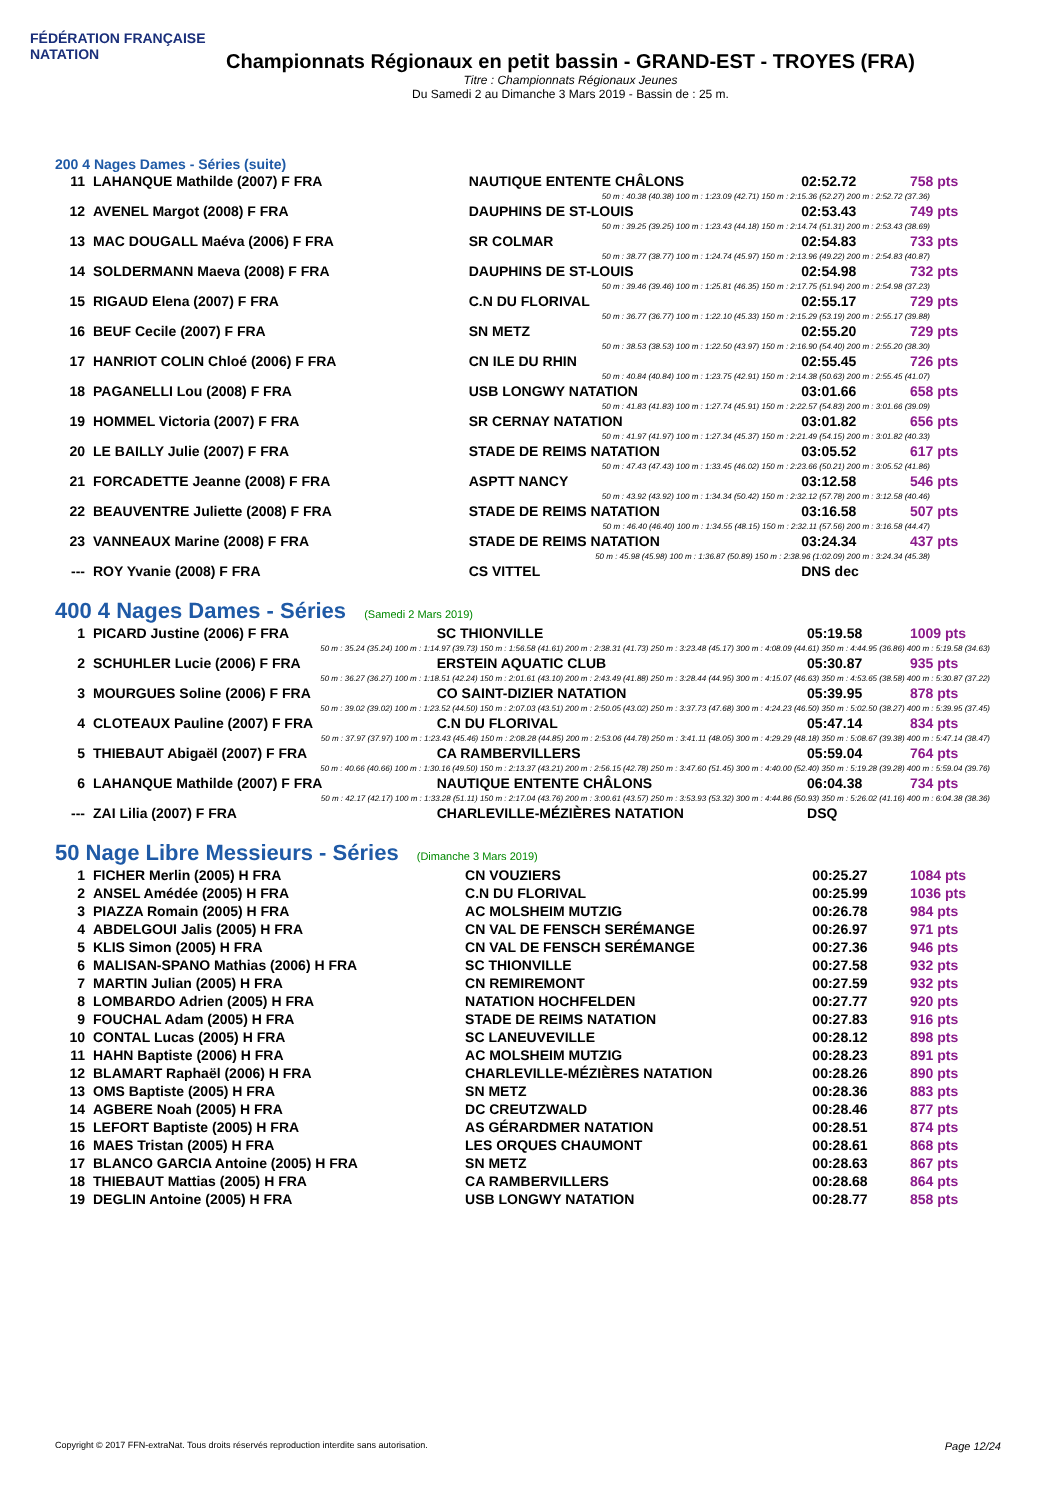FÉDÉRATION FRANÇAISE
NATATION
Championnats Régionaux en petit bassin - GRAND-EST - TROYES (FRA)
Titre : Championnats Régionaux Jeunes
Du Samedi 2 au Dimanche 3 Mars 2019 - Bassin de : 25 m.
200 4 Nages Dames - Séries (suite)
| 11 | LAHANQUE Mathilde (2007) F FRA | NAUTIQUE ENTENTE CHÂLONS | 02:52.72 | 758 pts |
| 50 m : 40.38 (40.38) 100 m : 1:23.09 (42.71) 150 m : 2:15.36 (52.27) 200 m : 2:52.72 (37.36) | | | | |
| 12 | AVENEL Margot (2008) F FRA | DAUPHINS DE ST-LOUIS | 02:53.43 | 749 pts |
| 50 m : 39.25 (39.25) 100 m : 1:23.43 (44.18) 150 m : 2:14.74 (51.31) 200 m : 2:53.43 (38.69) | | | | |
| 13 | MAC DOUGALL Maéva (2006) F FRA | SR COLMAR | 02:54.83 | 733 pts |
| 50 m : 38.77 (38.77) 100 m : 1:24.74 (45.97) 150 m : 2:13.96 (49.22) 200 m : 2:54.83 (40.87) | | | | |
| 14 | SOLDERMANN Maeva (2008) F FRA | DAUPHINS DE ST-LOUIS | 02:54.98 | 732 pts |
| 50 m : 39.46 (39.46) 100 m : 1:25.81 (46.35) 150 m : 2:17.75 (51.94) 200 m : 2:54.98 (37.23) | | | | |
| 15 | RIGAUD Elena (2007) F FRA | C.N DU FLORIVAL | 02:55.17 | 729 pts |
| 50 m : 36.77 (36.77) 100 m : 1:22.10 (45.33) 150 m : 2:15.29 (53.19) 200 m : 2:55.17 (39.88) | | | | |
| 16 | BEUF Cecile (2007) F FRA | SN METZ | 02:55.20 | 729 pts |
| 50 m : 38.53 (38.53) 100 m : 1:22.50 (43.97) 150 m : 2:16.90 (54.40) 200 m : 2:55.20 (38.30) | | | | |
| 17 | HANRIOT COLIN Chloé (2006) F FRA | CN ILE DU RHIN | 02:55.45 | 726 pts |
| 50 m : 40.84 (40.84) 100 m : 1:23.75 (42.91) 150 m : 2:14.38 (50.63) 200 m : 2:55.45 (41.07) | | | | |
| 18 | PAGANELLI Lou (2008) F FRA | USB LONGWY NATATION | 03:01.66 | 658 pts |
| 50 m : 41.83 (41.83) 100 m : 1:27.74 (45.91) 150 m : 2:22.57 (54.83) 200 m : 3:01.66 (39.09) | | | | |
| 19 | HOMMEL Victoria (2007) F FRA | SR CERNAY NATATION | 03:01.82 | 656 pts |
| 50 m : 41.97 (41.97) 100 m : 1:27.34 (45.37) 150 m : 2:21.49 (54.15) 200 m : 3:01.82 (40.33) | | | | |
| 20 | LE BAILLY Julie (2007) F FRA | STADE DE REIMS NATATION | 03:05.52 | 617 pts |
| 50 m : 47.43 (47.43) 100 m : 1:33.45 (46.02) 150 m : 2:23.66 (50.21) 200 m : 3:05.52 (41.86) | | | | |
| 21 | FORCADETTE Jeanne (2008) F FRA | ASPTT NANCY | 03:12.58 | 546 pts |
| 50 m : 43.92 (43.92) 100 m : 1:34.34 (50.42) 150 m : 2:32.12 (57.78) 200 m : 3:12.58 (40.46) | | | | |
| 22 | BEAUVENTRE Juliette (2008) F FRA | STADE DE REIMS NATATION | 03:16.58 | 507 pts |
| 50 m : 46.40 (46.40) 100 m : 1:34.55 (48.15) 150 m : 2:32.11 (57.56) 200 m : 3:16.58 (44.47) | | | | |
| 23 | VANNEAUX Marine (2008) F FRA | STADE DE REIMS NATATION | 03:24.34 | 437 pts |
| 50 m : 45.98 (45.98) 100 m : 1:36.87 (50.89) 150 m : 2:38.96 (1:02.09) 200 m : 3:24.34 (45.38) | | | | |
| --- | ROY Yvanie (2008) F FRA | CS VITTEL | DNS dec | |
400 4 Nages Dames - Séries (Samedi 2 Mars 2019)
| 1 | PICARD Justine (2006) F FRA | SC THIONVILLE | 05:19.58 | 1009 pts |
| 50 m : 35.24 (35.24) 100 m : 1:14.97 (39.73) 150 m : 1:56.58 (41.61) 200 m : 2:38.31 (41.73) 250 m : 3:23.48 (45.17) 300 m : 4:08.09 (44.61) 350 m : 4:44.95 (36.86) 400 m : 5:19.58 (34.63) | | | | |
| 2 | SCHUHLER Lucie (2006) F FRA | ERSTEIN AQUATIC CLUB | 05:30.87 | 935 pts |
| 50 m : 36.27 (36.27) 100 m : 1:18.51 (42.24) 150 m : 2:01.61 (43.10) 200 m : 2:43.49 (41.88) 250 m : 3:28.44 (44.95) 300 m : 4:15.07 (46.63) 350 m : 4:53.65 (38.58) 400 m : 5:30.87 (37.22) | | | | |
| 3 | MOURGUES Soline (2006) F FRA | CO SAINT-DIZIER NATATION | 05:39.95 | 878 pts |
| 50 m : 39.02 (39.02) 100 m : 1:23.52 (44.50) 150 m : 2:07.03 (43.51) 200 m : 2:50.05 (43.02) 250 m : 3:37.73 (47.68) 300 m : 4:24.23 (46.50) 350 m : 5:02.50 (38.27) 400 m : 5:39.95 (37.45) | | | | |
| 4 | CLOTEAUX Pauline (2007) F FRA | C.N DU FLORIVAL | 05:47.14 | 834 pts |
| 50 m : 37.97 (37.97) 100 m : 1:23.43 (45.46) 150 m : 2:08.28 (44.85) 200 m : 2:53.06 (44.78) 250 m : 3:41.11 (48.05) 300 m : 4:29.29 (48.18) 350 m : 5:08.67 (39.38) 400 m : 5:47.14 (38.47) | | | | |
| 5 | THIEBAUT Abigaël (2007) F FRA | CA RAMBERVILLERS | 05:59.04 | 764 pts |
| 50 m : 40.66 (40.66) 100 m : 1:30.16 (49.50) 150 m : 2:13.37 (43.21) 200 m : 2:56.15 (42.78) 250 m : 3:47.60 (51.45) 300 m : 4:40.00 (52.40) 350 m : 5:19.28 (39.28) 400 m : 5:59.04 (39.76) | | | | |
| 6 | LAHANQUE Mathilde (2007) F FRA | NAUTIQUE ENTENTE CHÂLONS | 06:04.38 | 734 pts |
| 50 m : 42.17 (42.17) 100 m : 1:33.28 (51.11) 150 m : 2:17.04 (43.76) 200 m : 3:00.61 (43.57) 250 m : 3:53.93 (53.32) 300 m : 4:44.86 (50.93) 350 m : 5:26.02 (41.16) 400 m : 6:04.38 (38.36) | | | | |
| --- | ZAI Lilia (2007) F FRA | CHARLEVILLE-MÉZIÈRES NATATION | DSQ | |
50 Nage Libre Messieurs - Séries (Dimanche 3 Mars 2019)
| 1 | FICHER Merlin (2005) H FRA | CN VOUZIERS | 00:25.27 | 1084 pts |
| 2 | ANSEL Amédée (2005) H FRA | C.N DU FLORIVAL | 00:25.99 | 1036 pts |
| 3 | PIAZZA Romain (2005) H FRA | AC MOLSHEIM MUTZIG | 00:26.78 | 984 pts |
| 4 | ABDELGOUI Jalis (2005) H FRA | CN VAL DE FENSCH SERÉMANGE | 00:26.97 | 971 pts |
| 5 | KLIS Simon (2005) H FRA | CN VAL DE FENSCH SERÉMANGE | 00:27.36 | 946 pts |
| 6 | MALISAN-SPANO Mathias (2006) H FRA | SC THIONVILLE | 00:27.58 | 932 pts |
| 7 | MARTIN Julian (2005) H FRA | CN REMIREMONT | 00:27.59 | 932 pts |
| 8 | LOMBARDO Adrien (2005) H FRA | NATATION HOCHFELDEN | 00:27.77 | 920 pts |
| 9 | FOUCHAL Adam (2005) H FRA | STADE DE REIMS NATATION | 00:27.83 | 916 pts |
| 10 | CONTAL Lucas (2005) H FRA | SC LANEUVEVILLE | 00:28.12 | 898 pts |
| 11 | HAHN Baptiste (2006) H FRA | AC MOLSHEIM MUTZIG | 00:28.23 | 891 pts |
| 12 | BLAMART Raphaël (2006) H FRA | CHARLEVILLE-MÉZIÈRES NATATION | 00:28.26 | 890 pts |
| 13 | OMS Baptiste (2005) H FRA | SN METZ | 00:28.36 | 883 pts |
| 14 | AGBERE Noah (2005) H FRA | DC CREUTZWALD | 00:28.46 | 877 pts |
| 15 | LEFORT Baptiste (2005) H FRA | AS GÉRARDMER NATATION | 00:28.51 | 874 pts |
| 16 | MAES Tristan (2005) H FRA | LES ORQUES CHAUMONT | 00:28.61 | 868 pts |
| 17 | BLANCO GARCIA Antoine (2005) H FRA | SN METZ | 00:28.63 | 867 pts |
| 18 | THIEBAUT Mattias (2005) H FRA | CA RAMBERVILLERS | 00:28.68 | 864 pts |
| 19 | DEGLIN Antoine (2005) H FRA | USB LONGWY NATATION | 00:28.77 | 858 pts |
Copyright © 2017 FFN-extraNat. Tous droits réservés reproduction interdite sans autorisation. Page 12/24